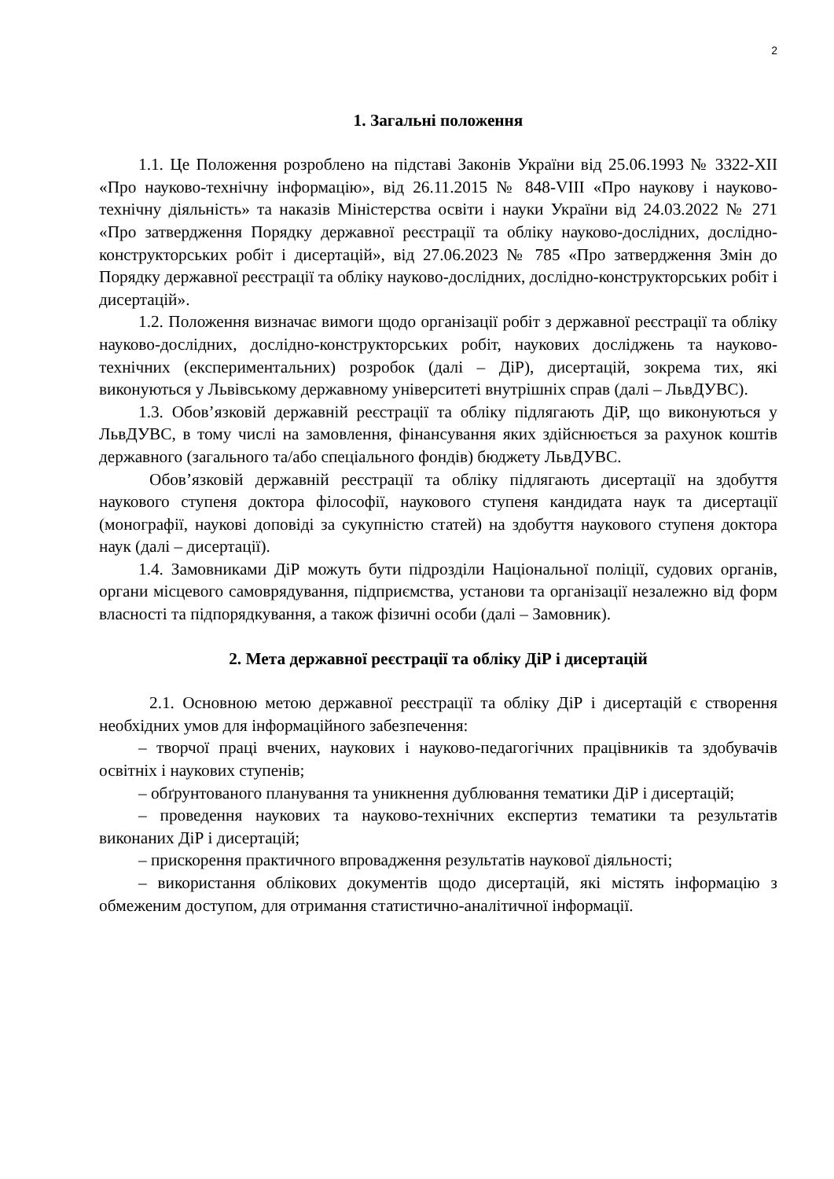2
1. Загальні положення
1.1. Це Положення розроблено на підставі Законів України від 25.06.1993 № 3322-XII «Про науково-технічну інформацію», від 26.11.2015 № 848-VIII «Про наукову і науково-технічну діяльність» та наказів Міністерства освіти і науки України від 24.03.2022 № 271 «Про затвердження Порядку державної реєстрації та обліку науково-дослідних, дослідно-конструкторських робіт і дисертацій», від 27.06.2023 № 785 «Про затвердження Змін до Порядку державної реєстрації та обліку науково-дослідних, дослідно-конструкторських робіт і дисертацій».
1.2. Положення визначає вимоги щодо організації робіт з державної реєстрації та обліку науково-дослідних, дослідно-конструкторських робіт, наукових досліджень та науково-технічних (експериментальних) розробок (далі – ДіР), дисертацій, зокрема тих, які виконуються у Львівському державному університеті внутрішніх справ (далі – ЛьвДУВС).
1.3. Обов’язковій державній реєстрації та обліку підлягають ДіР, що виконуються у ЛьвДУВС, в тому числі на замовлення, фінансування яких здійснюється за рахунок коштів державного (загального та/або спеціального фондів) бюджету ЛьвДУВС.
Обов’язковій державній реєстрації та обліку підлягають дисертації на здобуття наукового ступеня доктора філософії, наукового ступеня кандидата наук та дисертації (монографії, наукові доповіді за сукупністю статей) на здобуття наукового ступеня доктора наук (далі – дисертації).
1.4. Замовниками ДіР можуть бути підрозділи Національної поліції, судових органів, органи місцевого самоврядування, підприємства, установи та організації незалежно від форм власності та підпорядкування, а також фізичні особи (далі – Замовник).
2. Мета державної реєстрації та обліку ДіР і дисертацій
2.1. Основною метою державної реєстрації та обліку ДіР і дисертацій є створення необхідних умов для інформаційного забезпечення:
– творчої праці вчених, наукових і науково-педагогічних працівників та здобувачів освітніх і наукових ступенів;
– обґрунтованого планування та уникнення дублювання тематики ДіР і дисертацій;
– проведення наукових та науково-технічних експертиз тематики та результатів виконаних ДіР і дисертацій;
– прискорення практичного впровадження результатів наукової діяльності;
– використання облікових документів щодо дисертацій, які містять інформацію з обмеженим доступом, для отримання статистично-аналітичної інформації.